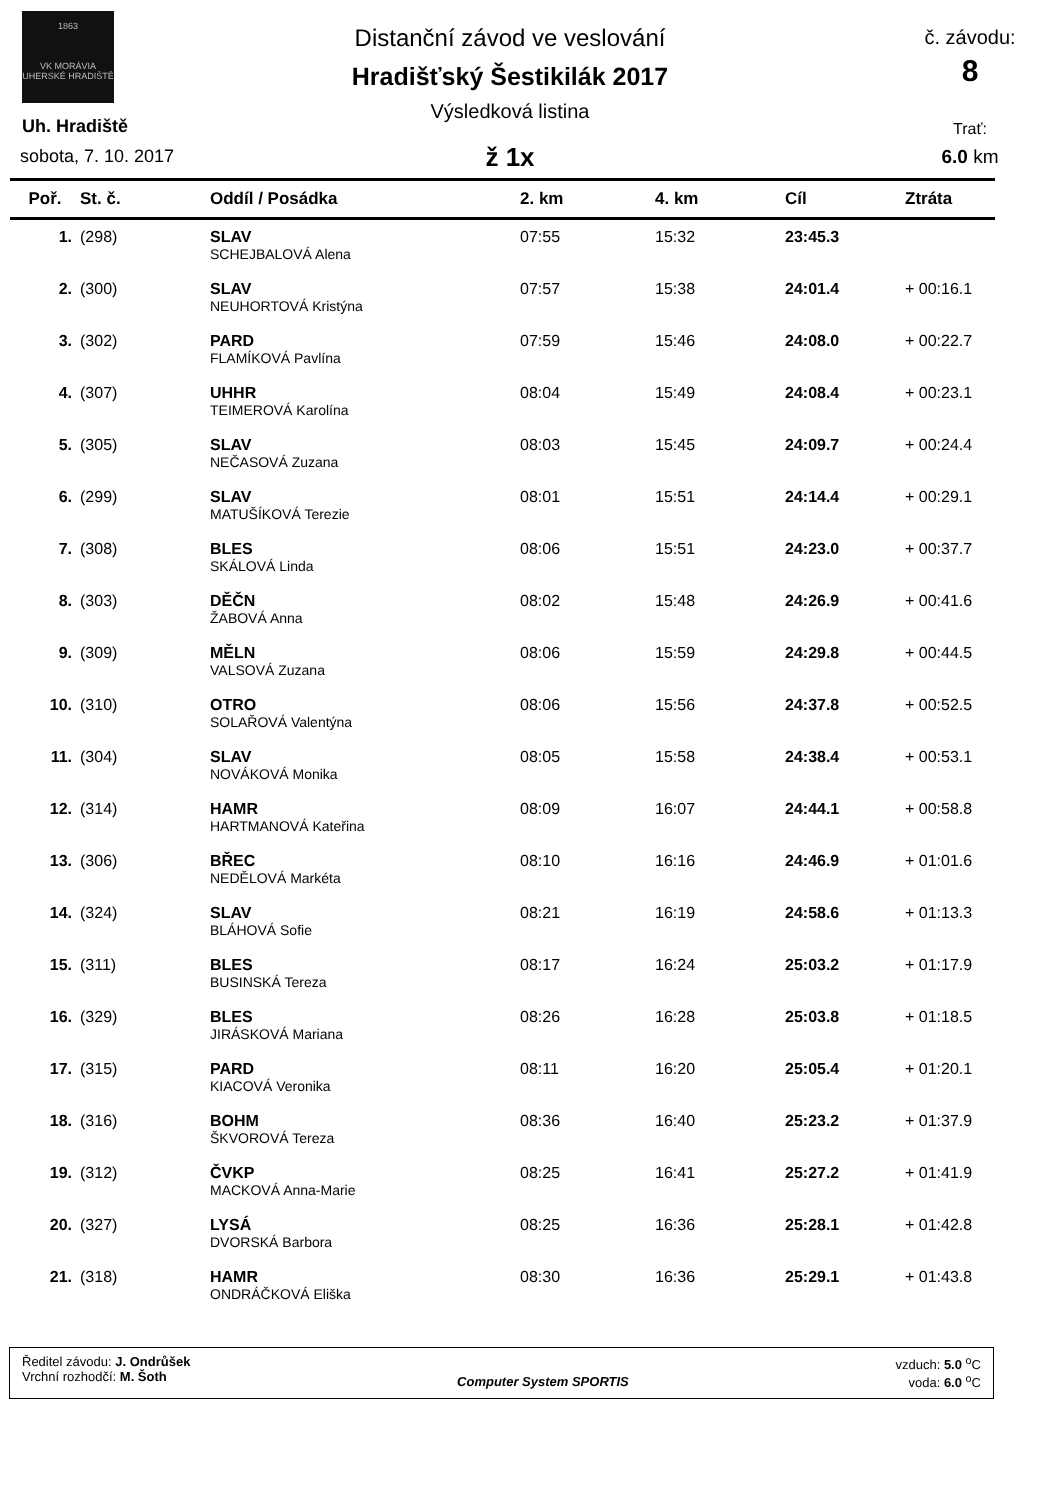1863
VK MORÁVIA
UHERSKÉ HRADIŠTĚ
Distanční závod ve veslování
Hradišťský Šestikilák 2017
Výsledková listina
ž 1x
Uh. Hradiště
sobota, 7. 10. 2017
č. závodu:
8
Trať:
6.0 km
| Poř. | St. č. | Oddíl / Posádka | 2. km | 4. km | Cíl | Ztráta |
| --- | --- | --- | --- | --- | --- | --- |
| 1. | (298) | SLAV | 07:55 | 15:32 | 23:45.3 | |
| | | SCHEJBALOVÁ Alena | | | | |
| 2. | (300) | SLAV | 07:57 | 15:38 | 24:01.4 | + 00:16.1 |
| | | NEUHORTOVÁ Kristýna | | | | |
| 3. | (302) | PARD | 07:59 | 15:46 | 24:08.0 | + 00:22.7 |
| | | FLAMÍKOVÁ Pavlína | | | | |
| 4. | (307) | UHHR | 08:04 | 15:49 | 24:08.4 | + 00:23.1 |
| | | TEIMEROVÁ Karolína | | | | |
| 5. | (305) | SLAV | 08:03 | 15:45 | 24:09.7 | + 00:24.4 |
| | | NEČASOVÁ Zuzana | | | | |
| 6. | (299) | SLAV | 08:01 | 15:51 | 24:14.4 | + 00:29.1 |
| | | MATUŠÍKOVÁ Terezie | | | | |
| 7. | (308) | BLES | 08:06 | 15:51 | 24:23.0 | + 00:37.7 |
| | | SKÁLOVÁ Linda | | | | |
| 8. | (303) | DĚČN | 08:02 | 15:48 | 24:26.9 | + 00:41.6 |
| | | ŽABOVÁ Anna | | | | |
| 9. | (309) | MĚLN | 08:06 | 15:59 | 24:29.8 | + 00:44.5 |
| | | VALSOVÁ Zuzana | | | | |
| 10. | (310) | OTRO | 08:06 | 15:56 | 24:37.8 | + 00:52.5 |
| | | SOLAŘOVÁ Valentýna | | | | |
| 11. | (304) | SLAV | 08:05 | 15:58 | 24:38.4 | + 00:53.1 |
| | | NOVÁKOVÁ Monika | | | | |
| 12. | (314) | HAMR | 08:09 | 16:07 | 24:44.1 | + 00:58.8 |
| | | HARTMANOVÁ Kateřina | | | | |
| 13. | (306) | BŘEC | 08:10 | 16:16 | 24:46.9 | + 01:01.6 |
| | | NEDĚLOVÁ Markéta | | | | |
| 14. | (324) | SLAV | 08:21 | 16:19 | 24:58.6 | + 01:13.3 |
| | | BLÁHOVÁ Sofie | | | | |
| 15. | (311) | BLES | 08:17 | 16:24 | 25:03.2 | + 01:17.9 |
| | | BUSINSKÁ Tereza | | | | |
| 16. | (329) | BLES | 08:26 | 16:28 | 25:03.8 | + 01:18.5 |
| | | JIRÁSKOVÁ Mariana | | | | |
| 17. | (315) | PARD | 08:11 | 16:20 | 25:05.4 | + 01:20.1 |
| | | KIACOVÁ Veronika | | | | |
| 18. | (316) | BOHM | 08:36 | 16:40 | 25:23.2 | + 01:37.9 |
| | | ŠKVOROVÁ Tereza | | | | |
| 19. | (312) | ČVKP | 08:25 | 16:41 | 25:27.2 | + 01:41.9 |
| | | MACKOVÁ Anna-Marie | | | | |
| 20. | (327) | LYSÁ | 08:25 | 16:36 | 25:28.1 | + 01:42.8 |
| | | DVORSKÁ Barbora | | | | |
| 21. | (318) | HAMR | 08:30 | 16:36 | 25:29.1 | + 01:43.8 |
| | | ONDRÁČKOVÁ Eliška | | | | |
Ředitel závodu: J. Ondrůšek
Vrchní rozhodčí: M. Šoth
Computer System SPORTIS
vzduch: 5.0 <sup>o</sup>C
voda: 6.0 <sup>o</sup>C